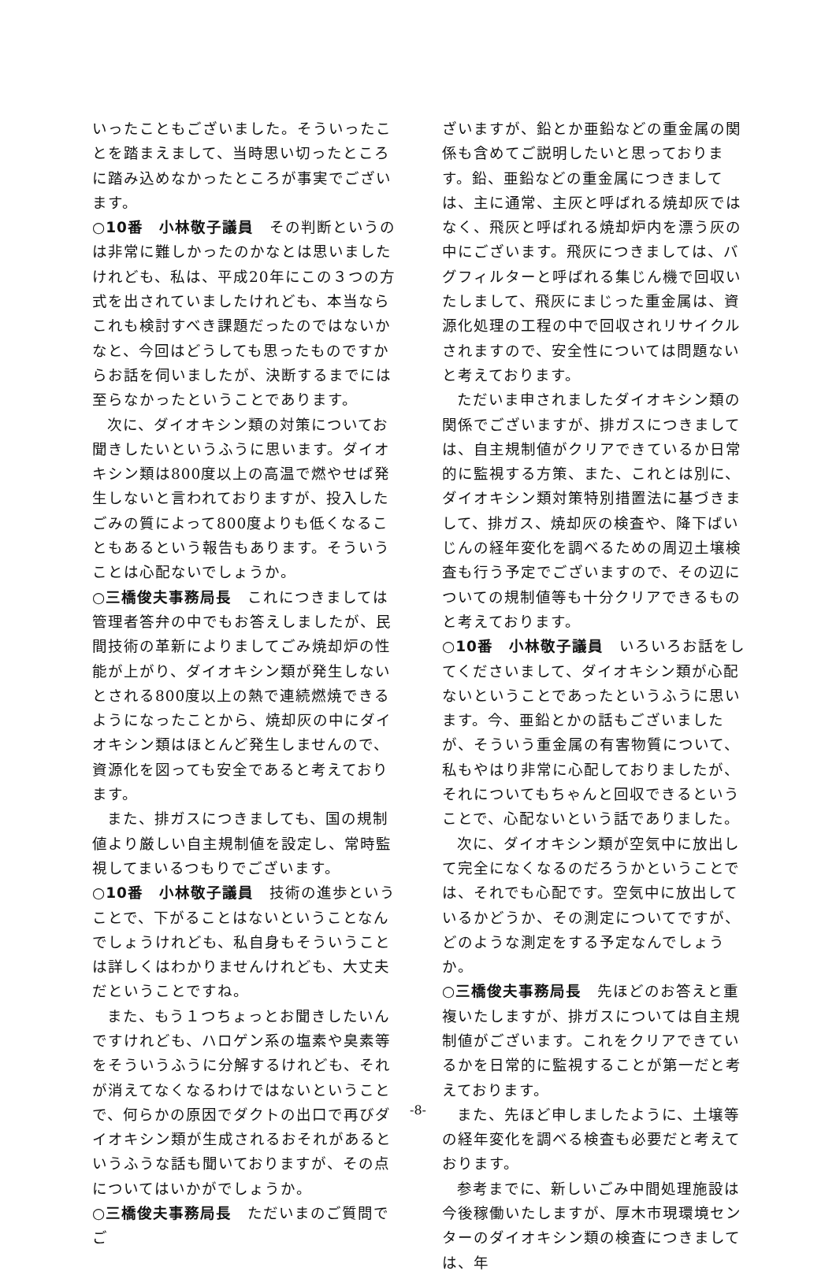いったこともございました。そういったことを踏まえまして、当時思い切ったところに踏み込めなかったところが事実でございます。
○10番　小林敬子議員　その判断というのは非常に難しかったのかなとは思いましたけれども、私は、平成20年にこの３つの方式を出されていましたけれども、本当ならこれも検討すべき課題だったのではないかなと、今回はどうしても思ったものですからお話を伺いましたが、決断するまでには至らなかったということであります。
次に、ダイオキシン類の対策についてお聞きしたいというふうに思います。ダイオキシン類は800度以上の高温で燃やせば発生しないと言われておりますが、投入したごみの質によって800度よりも低くなることもあるという報告もあります。そういうことは心配ないでしょうか。
○三橋俊夫事務局長　これにつきましては管理者答弁の中でもお答えしましたが、民間技術の革新によりましてごみ焼却炉の性能が上がり、ダイオキシン類が発生しないとされる800度以上の熱で連続燃焼できるようになったことから、焼却灰の中にダイオキシン類はほとんど発生しませんので、資源化を図っても安全であると考えております。
また、排ガスにつきましても、国の規制値より厳しい自主規制値を設定し、常時監視してまいるつもりでございます。
○10番　小林敬子議員　技術の進歩ということで、下がることはないということなんでしょうけれども、私自身もそういうことは詳しくはわかりませんけれども、大丈夫だということですね。
また、もう１つちょっとお聞きしたいんですけれども、ハロゲン系の塩素や臭素等をそういうふうに分解するけれども、それが消えてなくなるわけではないということで、何らかの原因でダクトの出口で再びダイオキシン類が生成されるおそれがあるというふうな話も聞いておりますが、その点についてはいかがでしょうか。
○三橋俊夫事務局長　ただいまのご質問でご
ざいますが、鉛とか亜鉛などの重金属の関係も含めてご説明したいと思っております。鉛、亜鉛などの重金属につきましては、主に通常、主灰と呼ばれる焼却灰ではなく、飛灰と呼ばれる焼却炉内を漂う灰の中にございます。飛灰につきましては、バグフィルターと呼ばれる集じん機で回収いたしまして、飛灰にまじった重金属は、資源化処理の工程の中で回収されリサイクルされますので、安全性については問題ないと考えております。
ただいま申されましたダイオキシン類の関係でございますが、排ガスにつきましては、自主規制値がクリアできているか日常的に監視する方策、また、これとは別に、ダイオキシン類対策特別措置法に基づきまして、排ガス、焼却灰の検査や、降下ばいじんの経年変化を調べるための周辺土壌検査も行う予定でございますので、その辺についての規制値等も十分クリアできるものと考えております。
○10番　小林敬子議員　いろいろお話をしてくださいまして、ダイオキシン類が心配ないということであったというふうに思います。今、亜鉛とかの話もございましたが、そういう重金属の有害物質について、私もやはり非常に心配しておりましたが、それについてもちゃんと回収できるということで、心配ないという話でありました。
次に、ダイオキシン類が空気中に放出して完全になくなるのだろうかということでは、それでも心配です。空気中に放出しているかどうか、その測定についてですが、どのような測定をする予定なんでしょうか。
○三橋俊夫事務局長　先ほどのお答えと重複いたしますが、排ガスについては自主規制値がございます。これをクリアできているかを日常的に監視することが第一だと考えております。
また、先ほど申しましたように、土壌等の経年変化を調べる検査も必要だと考えております。
参考までに、新しいごみ中間処理施設は今後稼働いたしますが、厚木市現環境センターのダイオキシン類の検査につきましては、年
-8-